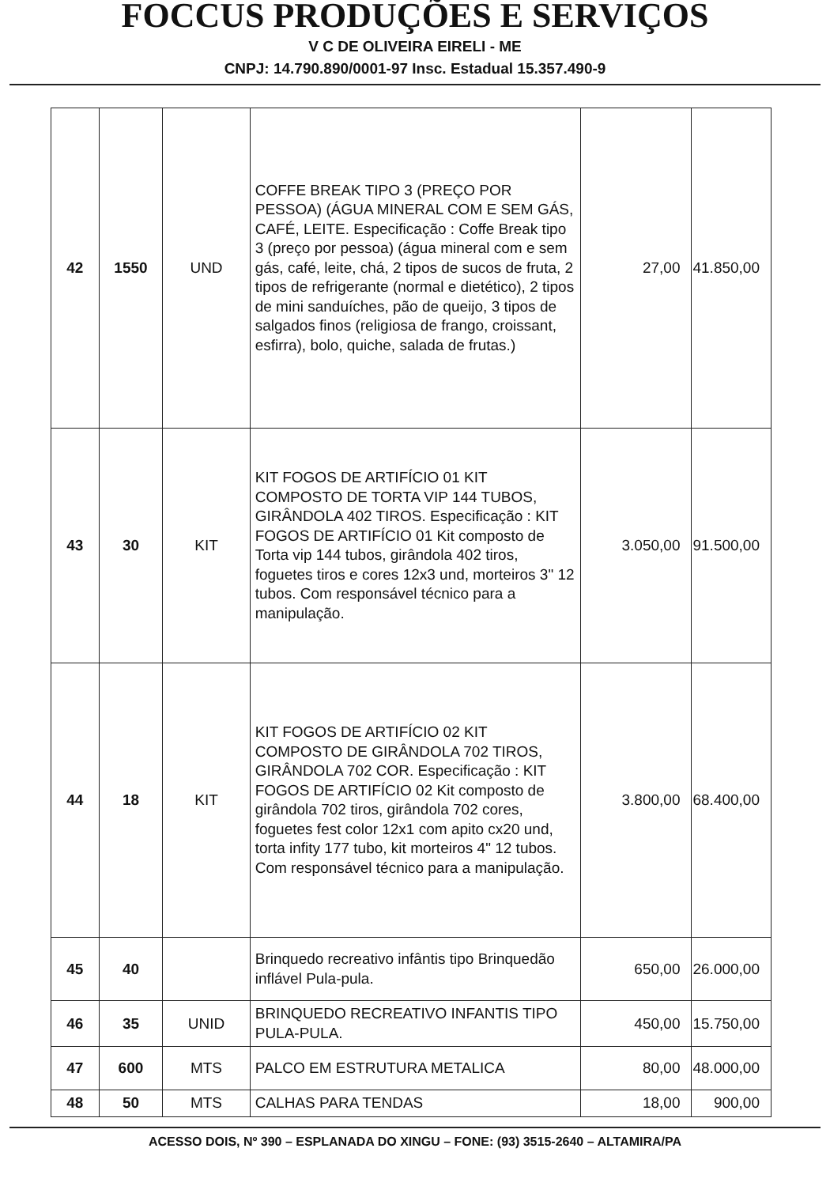FOCCUS PRODUÇÕES E SERVIÇOS
V C DE OLIVEIRA EIRELI - ME
CNPJ: 14.790.890/0001-97 Insc. Estadual 15.357.490-9
| 42 | 1550 | UND | COFFE BREAK TIPO 3 (PREÇO POR PESSOA) (ÁGUA MINERAL COM E SEM GÁS, CAFÉ, LEITE. Especificação : Coffe Break tipo 3 (preço por pessoa) (água mineral com e sem gás, café, leite, chá, 2 tipos de sucos de fruta, 2 tipos de refrigerante (normal e dietético), 2 tipos de mini sanduíches, pão de queijo, 3 tipos de salgados finos (religiosa de frango, croissant, esfirra), bolo, quiche, salada de frutas.) | 27,00 | 41.850,00 |
| 43 | 30 | KIT | KIT FOGOS DE ARTIFÍCIO 01 KIT COMPOSTO DE TORTA VIP 144 TUBOS, GIRÂNDOLA 402 TIROS. Especificação : KIT FOGOS DE ARTIFÍCIO 01 Kit composto de Torta vip 144 tubos, girândola 402 tiros, foguetes tiros e cores 12x3 und, morteiros 3" 12 tubos. Com responsável técnico para a manipulação. | 3.050,00 | 91.500,00 |
| 44 | 18 | KIT | KIT FOGOS DE ARTIFÍCIO 02 KIT COMPOSTO DE GIRÂNDOLA 702 TIROS, GIRÂNDOLA 702 COR. Especificação : KIT FOGOS DE ARTIFÍCIO 02 Kit composto de girândola 702 tiros, girândola 702 cores, foguetes fest color 12x1 com apito cx20 und, torta infity 177 tubo, kit morteiros 4" 12 tubos. Com responsável técnico para a manipulação. | 3.800,00 | 68.400,00 |
| 45 | 40 | | Brinquedo recreativo infântis tipo Brinquedão inflável Pula-pula. | 650,00 | 26.000,00 |
| 46 | 35 | UNID | BRINQUEDO RECREATIVO INFANTIS TIPO PULA-PULA. | 450,00 | 15.750,00 |
| 47 | 600 | MTS | PALCO EM ESTRUTURA METALICA | 80,00 | 48.000,00 |
| 48 | 50 | MTS | CALHAS PARA TENDAS | 18,00 | 900,00 |
ACESSO DOIS, Nº 390 – ESPLANADA DO XINGU – FONE: (93) 3515-2640 – ALTAMIRA/PA